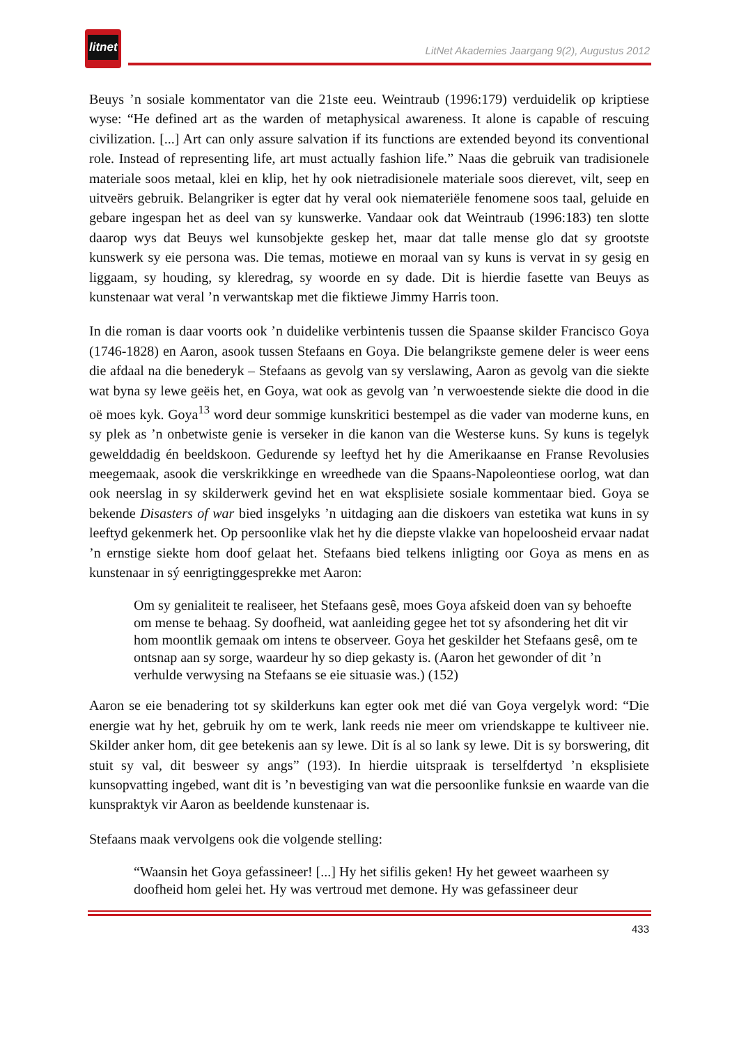litnet
LitNet Akademies Jaargang 9(2), Augustus 2012
Beuys ’n sosiale kommentator van die 21ste eeu. Weintraub (1996:179) verduidelik op kriptiese wyse: “He defined art as the warden of metaphysical awareness. It alone is capable of rescuing civilization. [...] Art can only assure salvation if its functions are extended beyond its conventional role. Instead of representing life, art must actually fashion life.” Naas die gebruik van tradisionele materiale soos metaal, klei en klip, het hy ook nietradisionele materiale soos dierevet, vilt, seep en uitveërs gebruik. Belangriker is egter dat hy veral ook niemateriële fenomene soos taal, geluide en gebare ingespan het as deel van sy kunswerke. Vandaar ook dat Weintraub (1996:183) ten slotte daarop wys dat Beuys wel kunsobjekte geskep het, maar dat talle mense glo dat sy grootste kunswerk sy eie persona was. Die temas, motiewe en moraal van sy kuns is vervat in sy gesig en liggaam, sy houding, sy kleredrag, sy woorde en sy dade. Dit is hierdie fasette van Beuys as kunstenaar wat veral ’n verwantskap met die fiktiewe Jimmy Harris toon.
In die roman is daar voorts ook ’n duidelike verbintenis tussen die Spaanse skilder Francisco Goya (1746-1828) en Aaron, asook tussen Stefaans en Goya. Die belangrikste gemene deler is weer eens die afdaal na die benederyk – Stefaans as gevolg van sy verslawing, Aaron as gevolg van die siekte wat byna sy lewe geëis het, en Goya, wat ook as gevolg van ’n verwoestende siekte die dood in die oë moes kyk. Goya<sup>13</sup> word deur sommige kunskritici bestempel as die vader van moderne kuns, en sy plek as ’n onbetwiste genie is verseker in die kanon van die Westerse kuns. Sy kuns is tegelyk gewelddadig én beeldskoon. Gedurende sy leeftyd het hy die Amerikaanse en Franse Revolusies meegemaak, asook die verskrikkinge en wreedhede van die Spaans-Napoleontiese oorlog, wat dan ook neerslag in sy skilderwerk gevind het en wat eksplisiete sosiale kommentaar bied. Goya se bekende Disasters of war bied insgelyks ’n uitdaging aan die diskoers van estetika wat kuns in sy leeftyd gekenmerk het. Op persoonlike vlak het hy die diepste vlakke van hopeloosheid ervaar nadat ’n ernstige siekte hom doof gelaat het. Stefaans bied telkens inligting oor Goya as mens en as kunstenaar in sý eenrigtinggesprekke met Aaron:
Om sy genialiteit te realiseer, het Stefaans gesê, moes Goya afskeid doen van sy behoefte om mense te behaag. Sy doofheid, wat aanleiding gegee het tot sy afsondering het dit vir hom moontlik gemaak om intens te observeer. Goya het geskilder het Stefaans gesê, om te ontsnap aan sy sorge, waardeur hy so diep gekasty is. (Aaron het gewonder of dit ’n verhulde verwysing na Stefaans se eie situasie was.) (152)
Aaron se eie benadering tot sy skilderkuns kan egter ook met dié van Goya vergelyk word: “Die energie wat hy het, gebruik hy om te werk, lank reeds nie meer om vriendskappe te kultiveer nie. Skilder anker hom, dit gee betekenis aan sy lewe. Dit ís al so lank sy lewe. Dit is sy borswering, dit stuit sy val, dit besweer sy angs” (193). In hierdie uitspraak is terselfdertyd ’n eksplisiete kunsopvatting ingebed, want dit is ’n bevestiging van wat die persoonlike funksie en waarde van die kunspraktyk vir Aaron as beeldende kunstenaar is.
Stefaans maak vervolgens ook die volgende stelling:
“Waansin het Goya gefassineer! [...] Hy het sifilis geken! Hy het geweet waarheen sy doofheid hom gelei het. Hy was vertroud met demone. Hy was gefassineer deur
433